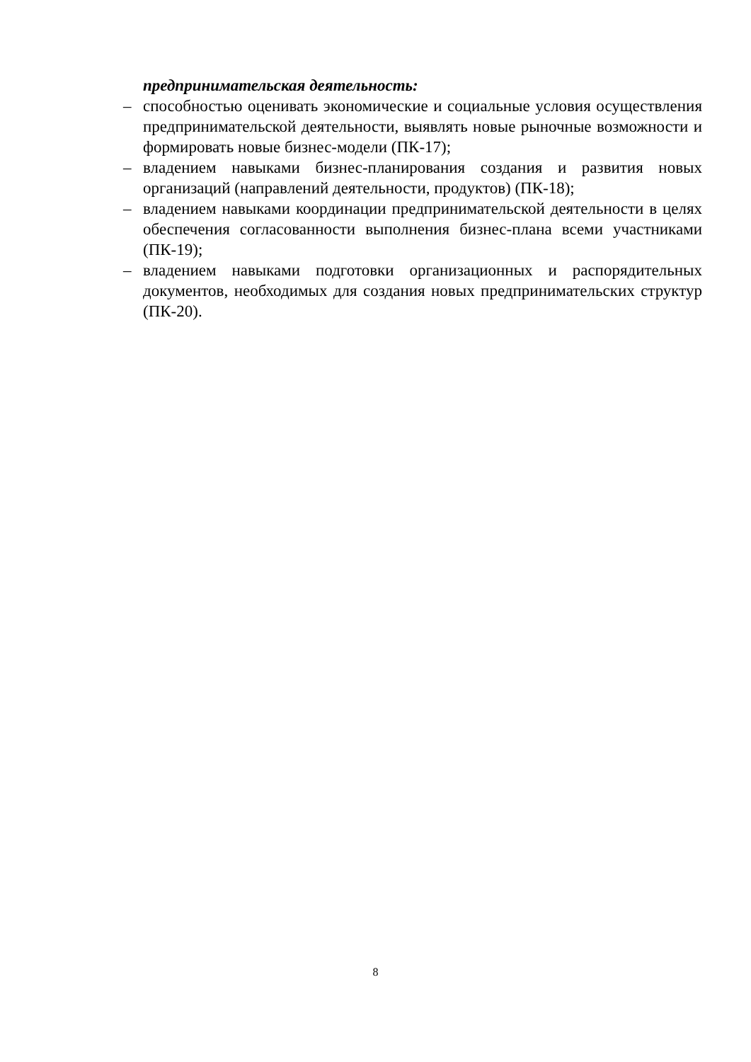предпринимательская деятельность:
– способностью оценивать экономические и социальные условия осуществления предпринимательской деятельности, выявлять новые рыночные возможности и формировать новые бизнес-модели (ПК-17);
– владением навыками бизнес-планирования создания и развития новых организаций (направлений деятельности, продуктов) (ПК-18);
– владением навыками координации предпринимательской деятельности в целях обеспечения согласованности выполнения бизнес-плана всеми участниками (ПК-19);
– владением навыками подготовки организационных и распорядительных документов, необходимых для создания новых предпринимательских структур (ПК-20).
8